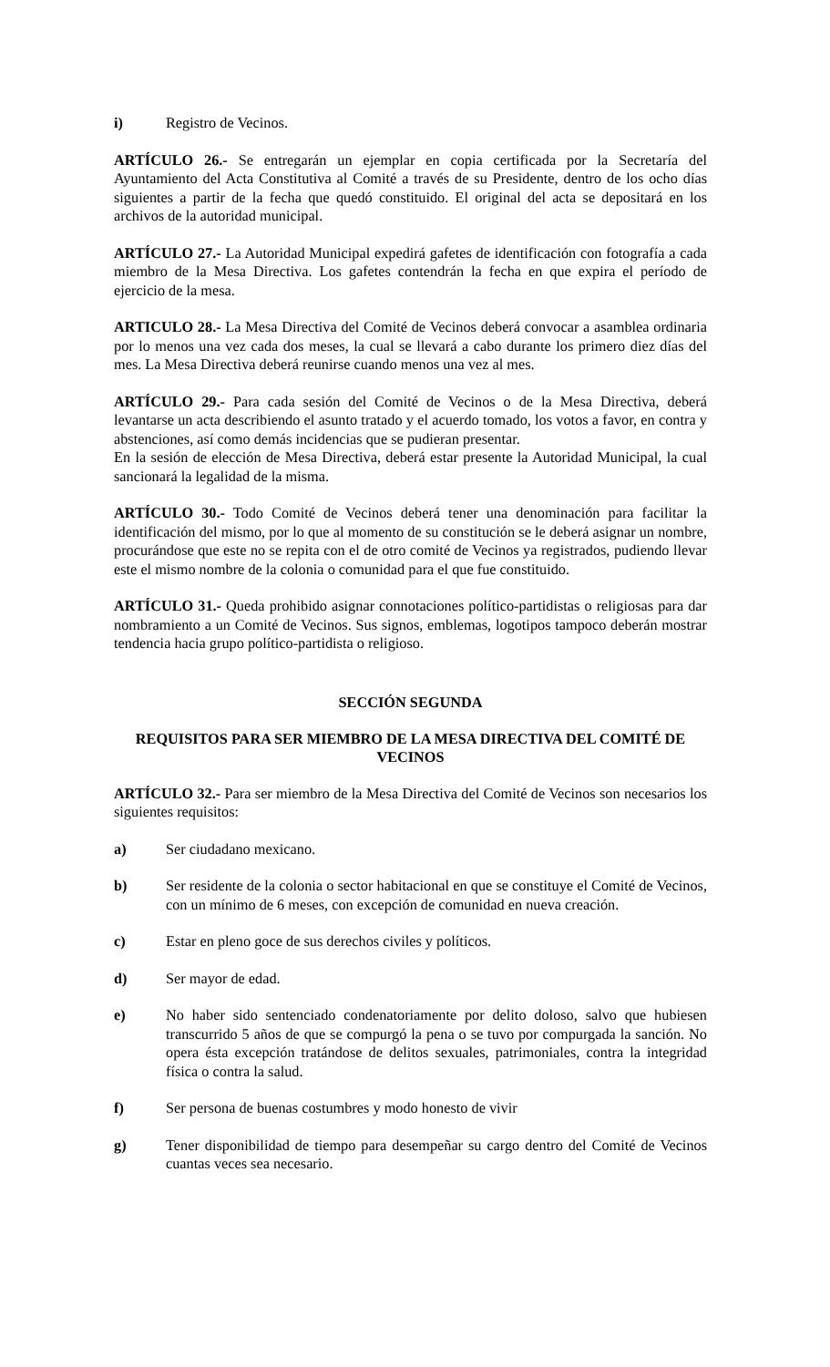i) Registro de Vecinos.
ARTÍCULO 26.- Se entregarán un ejemplar en copia certificada por la Secretaría del Ayuntamiento del Acta Constitutiva al Comité a través de su Presidente, dentro de los ocho días siguientes a partir de la fecha que quedó constituido. El original del acta se depositará en los archivos de la autoridad municipal.
ARTÍCULO 27.- La Autoridad Municipal expedirá gafetes de identificación con fotografía a cada miembro de la Mesa Directiva. Los gafetes contendrán la fecha en que expira el período de ejercicio de la mesa.
ARTICULO 28.- La Mesa Directiva del Comité de Vecinos deberá convocar a asamblea ordinaria por lo menos una vez cada dos meses, la cual se llevará a cabo durante los primero diez días del mes. La Mesa Directiva deberá reunirse cuando menos una vez al mes.
ARTÍCULO 29.- Para cada sesión del Comité de Vecinos o de la Mesa Directiva, deberá levantarse un acta describiendo el asunto tratado y el acuerdo tomado, los votos a favor, en contra y abstenciones, así como demás incidencias que se pudieran presentar.
En la sesión de elección de Mesa Directiva, deberá estar presente la Autoridad Municipal, la cual sancionará la legalidad de la misma.
ARTÍCULO 30.- Todo Comité de Vecinos deberá tener una denominación para facilitar la identificación del mismo, por lo que al momento de su constitución se le deberá asignar un nombre, procurándose que este no se repita con el de otro comité de Vecinos ya registrados, pudiendo llevar este el mismo nombre de la colonia o comunidad para el que fue constituido.
ARTÍCULO 31.- Queda prohibido asignar connotaciones político-partidistas o religiosas para dar nombramiento a un Comité de Vecinos. Sus signos, emblemas, logotipos tampoco deberán mostrar tendencia hacia grupo político-partidista o religioso.
SECCIÓN SEGUNDA
REQUISITOS PARA SER MIEMBRO DE LA MESA DIRECTIVA DEL COMITÉ DE VECINOS
ARTÍCULO 32.- Para ser miembro de la Mesa Directiva del Comité de Vecinos son necesarios los siguientes requisitos:
a) Ser ciudadano mexicano.
b) Ser residente de la colonia o sector habitacional en que se constituye el Comité de Vecinos, con un mínimo de 6 meses, con excepción de comunidad en nueva creación.
c) Estar en pleno goce de sus derechos civiles y políticos.
d) Ser mayor de edad.
e) No haber sido sentenciado condenatoriamente por delito doloso, salvo que hubiesen transcurrido 5 años de que se compurgó la pena o se tuvo por compurgada la sanción. No opera ésta excepción tratándose de delitos sexuales, patrimoniales, contra la integridad física o contra la salud.
f) Ser persona de buenas costumbres y modo honesto de vivir
g) Tener disponibilidad de tiempo para desempeñar su cargo dentro del Comité de Vecinos cuantas veces sea necesario.